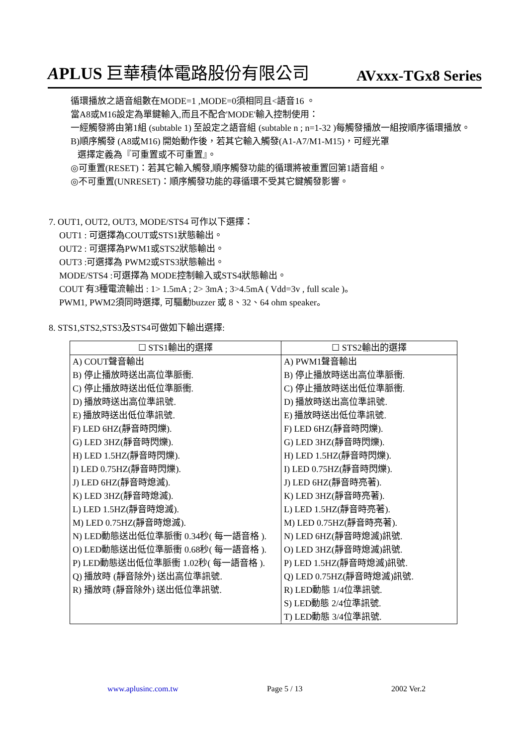APLUS 巨華積体電路股份有限公司 AVxxx-TGx8 Series
循環播放之語音組數在MODE=1 ,MODE=0須相同且<語音16 。
當A8或M16設定為單鍵輸入,而且不配合'MODE'輸入控制使用：
一經觸發將由第1組 (subtable 1) 至設定之語音組 (subtable n ; n=1-32 )每觸發播放一組按順序循環播放。
B)順序觸發 (A8或M16) 開始動作後，若其它輸入觸發(A1-A7/M1-M15)，可經光罩
選擇定義為『可重置或不可重置』。
◎可重置(RESET)：若其它輸入觸發,順序觸發功能的循環將被重置回第1語音組。
◎不可重置(UNRESET)：順序觸發功能的尋循環不受其它鍵觸發影響。
7. OUT1, OUT2, OUT3, MODE/STS4 可作以下選擇：
OUT1 : 可選擇為COUT或STS1狀態輸出。
OUT2 : 可選擇為PWM1或STS2狀態輸出。
OUT3 :可選擇為 PWM2或STS3狀態輸出。
MODE/STS4 :可選擇為 MODE控制輸入或STS4狀態輸出。
COUT 有3種電流輸出 : 1> 1.5mA ; 2> 3mA ; 3>4.5mA ( Vdd=3v , full scale )。
PWM1, PWM2須同時選擇, 可驅動buzzer 或 8、32、64 ohm speaker。
8. STS1,STS2,STS3及STS4可做如下輸出選擇:
| ☐ STS1輸出的選擇 | ☐ STS2輸出的選擇 |
| --- | --- |
| A) COUT聲音輸出 B) 停止播放時送出高位準脈衝. C) 停止播放時送出低位準脈衝. D) 播放時送出高位準訊號. E) 播放時送出低位準訊號. F) LED 6HZ(靜音時閃爍). G) LED 3HZ(靜音時閃爍). H) LED 1.5HZ(靜音時閃爍). I) LED 0.75HZ(靜音時閃爍). J) LED 6HZ(靜音時熄滅). K) LED 3HZ(靜音時熄滅). L) LED 1.5HZ(靜音時熄滅). M) LED 0.75HZ(靜音時熄滅). N) LED動態送出低位準脈衝 0.34秒( 每一語音格 ). O) LED動態送出低位準脈衝 0.68秒( 每一語音格 ). P) LED動態送出低位準脈衝 1.02秒( 每一語音格 ). Q) 播放時 (靜音除外) 送出高位準訊號. R) 播放時 (靜音除外) 送出低位準訊號. | A) PWM1聲音輸出 B) 停止播放時送出高位準脈衝. C) 停止播放時送出低位準脈衝. D) 播放時送出高位準訊號. E) 播放時送出低位準訊號. F) LED 6HZ(靜音時閃爍). G) LED 3HZ(靜音時閃爍). H) LED 1.5HZ(靜音時閃爍). I) LED 0.75HZ(靜音時閃爍). J) LED 6HZ(靜音時亮著). K) LED 3HZ(靜音時亮著). L) LED 1.5HZ(靜音時亮著). M) LED 0.75HZ(靜音時亮著). N) LED 6HZ(靜音時熄滅)訊號. O) LED 3HZ(靜音時熄滅)訊號. P) LED 1.5HZ(靜音時熄滅)訊號. Q) LED 0.75HZ(靜音時熄滅)訊號. R) LED動態 1/4位準訊號. S) LED動態 2/4位準訊號. T) LED動態 3/4位準訊號. |
www.aplusinc.com.tw Page 5 / 13 2002 Ver.2